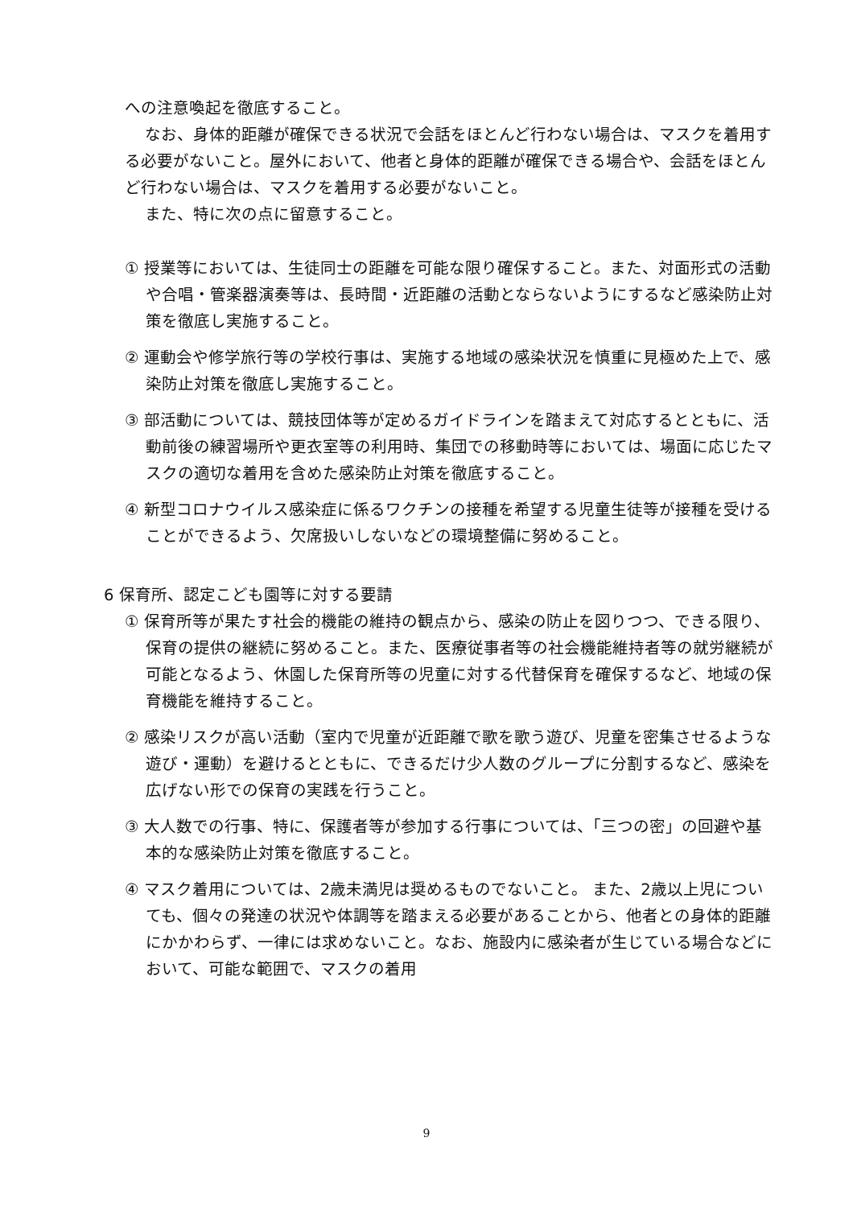への注意喚起を徹底すること。
なお、身体的距離が確保できる状況で会話をほとんど行わない場合は、マスクを着用する必要がないこと。屋外において、他者と身体的距離が確保できる場合や、会話をほとんど行わない場合は、マスクを着用する必要がないこと。
また、特に次の点に留意すること。
① 授業等においては、生徒同士の距離を可能な限り確保すること。また、対面形式の活動や合唱・管楽器演奏等は、長時間・近距離の活動とならないようにするなど感染防止対策を徹底し実施すること。
② 運動会や修学旅行等の学校行事は、実施する地域の感染状況を慎重に見極めた上で、感染防止対策を徹底し実施すること。
③ 部活動については、競技団体等が定めるガイドラインを踏まえて対応するとともに、活動前後の練習場所や更衣室等の利用時、集団での移動時等においては、場面に応じたマスクの適切な着用を含めた感染防止対策を徹底すること。
④ 新型コロナウイルス感染症に係るワクチンの接種を希望する児童生徒等が接種を受けることができるよう、欠席扱いしないなどの環境整備に努めること。
6 保育所、認定こども園等に対する要請
① 保育所等が果たす社会的機能の維持の観点から、感染の防止を図りつつ、できる限り、保育の提供の継続に努めること。また、医療従事者等の社会機能維持者等の就労継続が可能となるよう、休園した保育所等の児童に対する代替保育を確保するなど、地域の保育機能を維持すること。
② 感染リスクが高い活動（室内で児童が近距離で歌を歌う遊び、児童を密集させるような遊び・運動）を避けるとともに、できるだけ少人数のグループに分割するなど、感染を広げない形での保育の実践を行うこと。
③ 大人数での行事、特に、保護者等が参加する行事については、「三つの密」の回避や基本的な感染防止対策を徹底すること。
④ マスク着用については、2歳未満児は奨めるものでないこと。 また、2歳以上児についても、個々の発達の状況や体調等を踏まえる必要があることから、他者との身体的距離にかかわらず、一律には求めないこと。なお、施設内に感染者が生じている場合などにおいて、可能な範囲で、マスクの着用
9